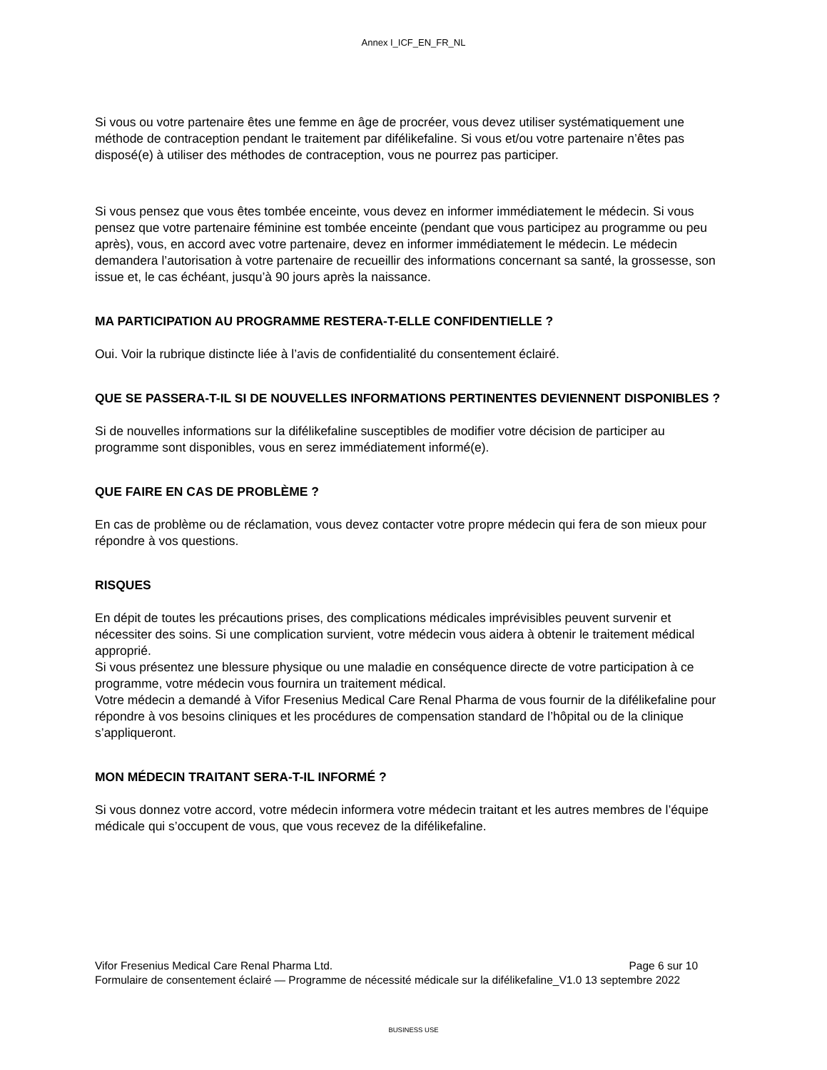Annex I_ICF_EN_FR_NL
Si vous ou votre partenaire êtes une femme en âge de procréer, vous devez utiliser systématiquement une méthode de contraception pendant le traitement par difélikefaline. Si vous et/ou votre partenaire n’êtes pas disposé(e) à utiliser des méthodes de contraception, vous ne pourrez pas participer.
Si vous pensez que vous êtes tombée enceinte, vous devez en informer immédiatement le médecin. Si vous pensez que votre partenaire féminine est tombée enceinte (pendant que vous participez au programme ou peu après), vous, en accord avec votre partenaire, devez en informer immédiatement le médecin. Le médecin demandera l’autorisation à votre partenaire de recueillir des informations concernant sa santé, la grossesse, son issue et, le cas échéant, jusqu’à 90 jours après la naissance.
MA PARTICIPATION AU PROGRAMME RESTERA-T-ELLE CONFIDENTIELLE ?
Oui. Voir la rubrique distincte liée à l’avis de confidentialité du consentement éclairé.
QUE SE PASSERA-T-IL SI DE NOUVELLES INFORMATIONS PERTINENTES DEVIENNENT DISPONIBLES ?
Si de nouvelles informations sur la difélikefaline susceptibles de modifier votre décision de participer au programme sont disponibles, vous en serez immédiatement informé(e).
QUE FAIRE EN CAS DE PROBLÈME ?
En cas de problème ou de réclamation, vous devez contacter votre propre médecin qui fera de son mieux pour répondre à vos questions.
RISQUES
En dépit de toutes les précautions prises, des complications médicales imprévisibles peuvent survenir et nécessiter des soins. Si une complication survient, votre médecin vous aidera à obtenir le traitement médical approprié.
Si vous présentez une blessure physique ou une maladie en conséquence directe de votre participation à ce programme, votre médecin vous fournira un traitement médical.
Votre médecin a demandé à Vifor Fresenius Medical Care Renal Pharma de vous fournir de la difélikefaline pour répondre à vos besoins cliniques et les procédures de compensation standard de l’hôpital ou de la clinique s’appliqueront.
MON MÉDECIN TRAITANT SERA-T-IL INFORMÉ ?
Si vous donnez votre accord, votre médecin informera votre médecin traitant et les autres membres de l’équipe médicale qui s’occupent de vous, que vous recevez de la difélikefaline.
Vifor Fresenius Medical Care Renal Pharma Ltd. Page 6 sur 10
Formulaire de consentement éclairé — Programme de nécessité médicale sur la difélikefaline_V1.0 13 septembre 2022
BUSINESS USE